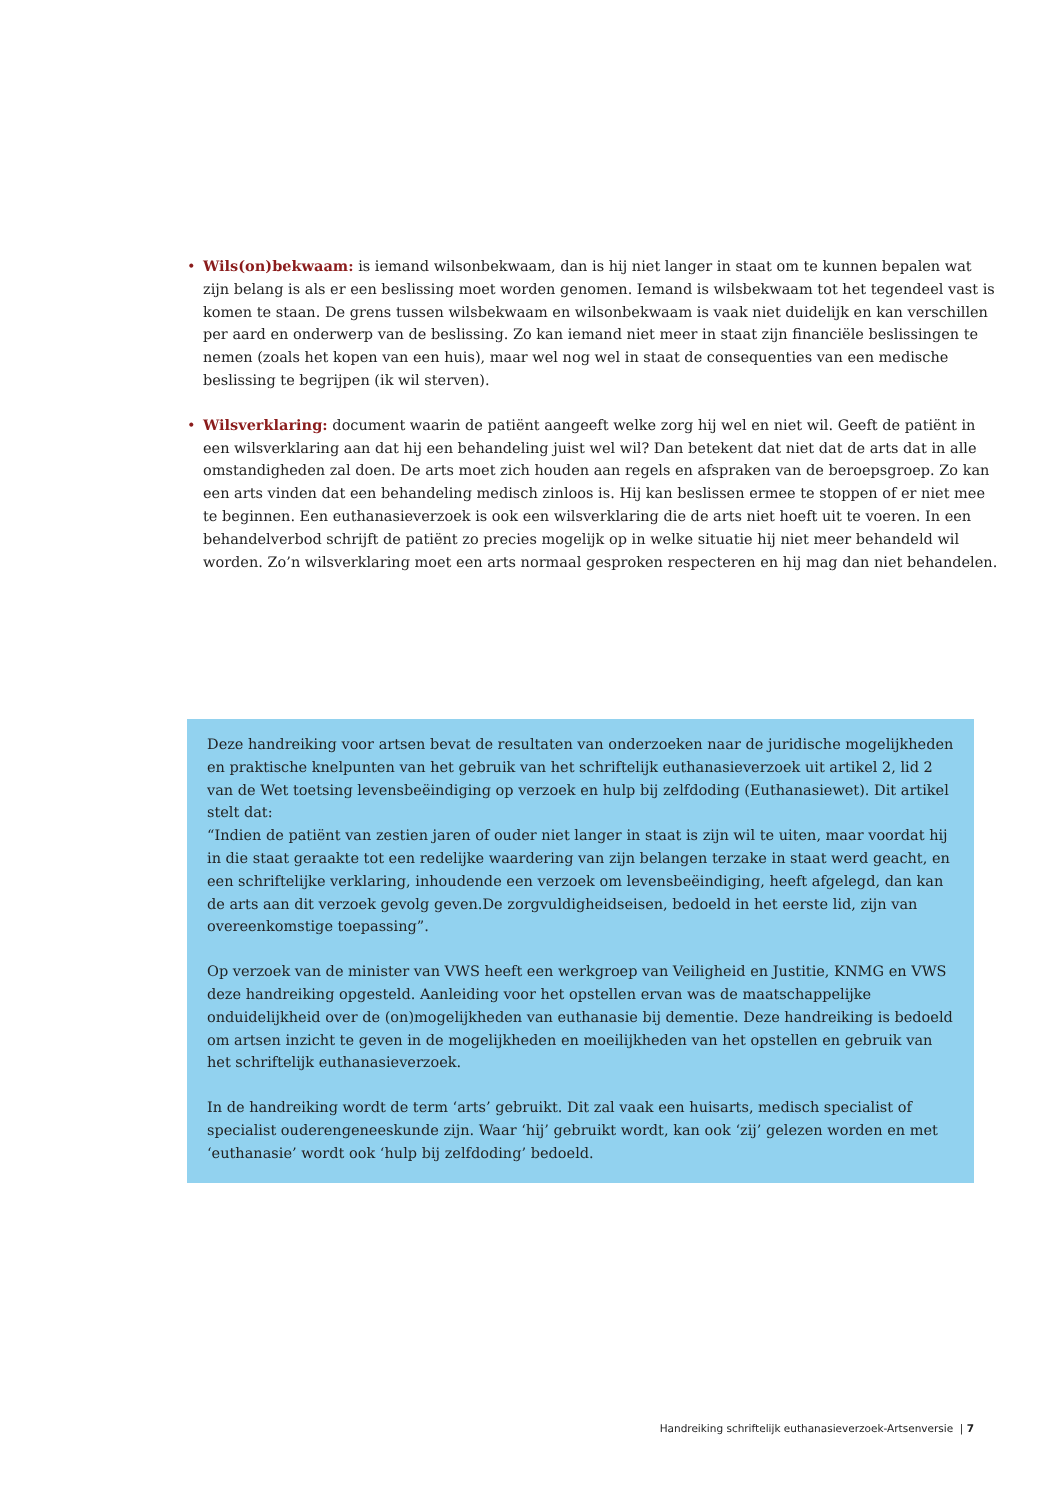• Wils(on)bekwaam: is iemand wilsonbekwaam, dan is hij niet langer in staat om te kunnen bepalen wat zijn belang is als er een beslissing moet worden genomen. Iemand is wilsbekwaam tot het tegendeel vast is komen te staan. De grens tussen wilsbekwaam en wilsonbekwaam is vaak niet duidelijk en kan verschillen per aard en onderwerp van de beslissing. Zo kan iemand niet meer in staat zijn financiële beslissingen te nemen (zoals het kopen van een huis), maar wel nog wel in staat de consequenties van een medische beslissing te begrijpen (ik wil sterven).
• Wilsverklaring: document waarin de patiënt aangeeft welke zorg hij wel en niet wil. Geeft de patiënt in een wilsverklaring aan dat hij een behandeling juist wel wil? Dan betekent dat niet dat de arts dat in alle omstandigheden zal doen. De arts moet zich houden aan regels en afspraken van de beroepsgroep. Zo kan een arts vinden dat een behandeling medisch zinloos is. Hij kan beslissen ermee te stoppen of er niet mee te beginnen. Een euthanasieverzoek is ook een wilsverklaring die de arts niet hoeft uit te voeren. In een behandelverbod schrijft de patiënt zo precies mogelijk op in welke situatie hij niet meer behandeld wil worden. Zo’n wilsverklaring moet een arts normaal gesproken respecteren en hij mag dan niet behandelen.
Deze handreiking voor artsen bevat de resultaten van onderzoeken naar de juridische mogelijkheden en praktische knelpunten van het gebruik van het schriftelijk euthanasieverzoek uit artikel 2, lid 2 van de Wet toetsing levensbeëindiging op verzoek en hulp bij zelfdoding (Euthanasiewet). Dit artikel stelt dat:
“Indien de patiënt van zestien jaren of ouder niet langer in staat is zijn wil te uiten, maar voordat hij in die staat geraakte tot een redelijke waardering van zijn belangen terzake in staat werd geacht, en een schriftelijke verklaring, inhoudende een verzoek om levensbeëindiging, heeft afgelegd, dan kan de arts aan dit verzoek gevolg geven.De zorgvuldigheidseisen, bedoeld in het eerste lid, zijn van overeenkomstige toepassing”.
Op verzoek van de minister van VWS heeft een werkgroep van Veiligheid en Justitie, KNMG en VWS deze handreiking opgesteld. Aanleiding voor het opstellen ervan was de maatschappelijke onduidelijkheid over de (on)mogelijkheden van euthanasie bij dementie. Deze handreiking is bedoeld om artsen inzicht te geven in de mogelijkheden en moeilijkheden van het opstellen en gebruik van het schriftelijk euthanasieverzoek.
In de handreiking wordt de term ‘arts’ gebruikt. Dit zal vaak een huisarts, medisch specialist of specialist ouderengeneeskunde zijn. Waar ‘hij’ gebruikt wordt, kan ook ‘zij’ gelezen worden en met ‘euthanasie’ wordt ook ‘hulp bij zelfdoding’ bedoeld.
Handreiking schriftelijk euthanasieverzoek-Artsenversie | 7